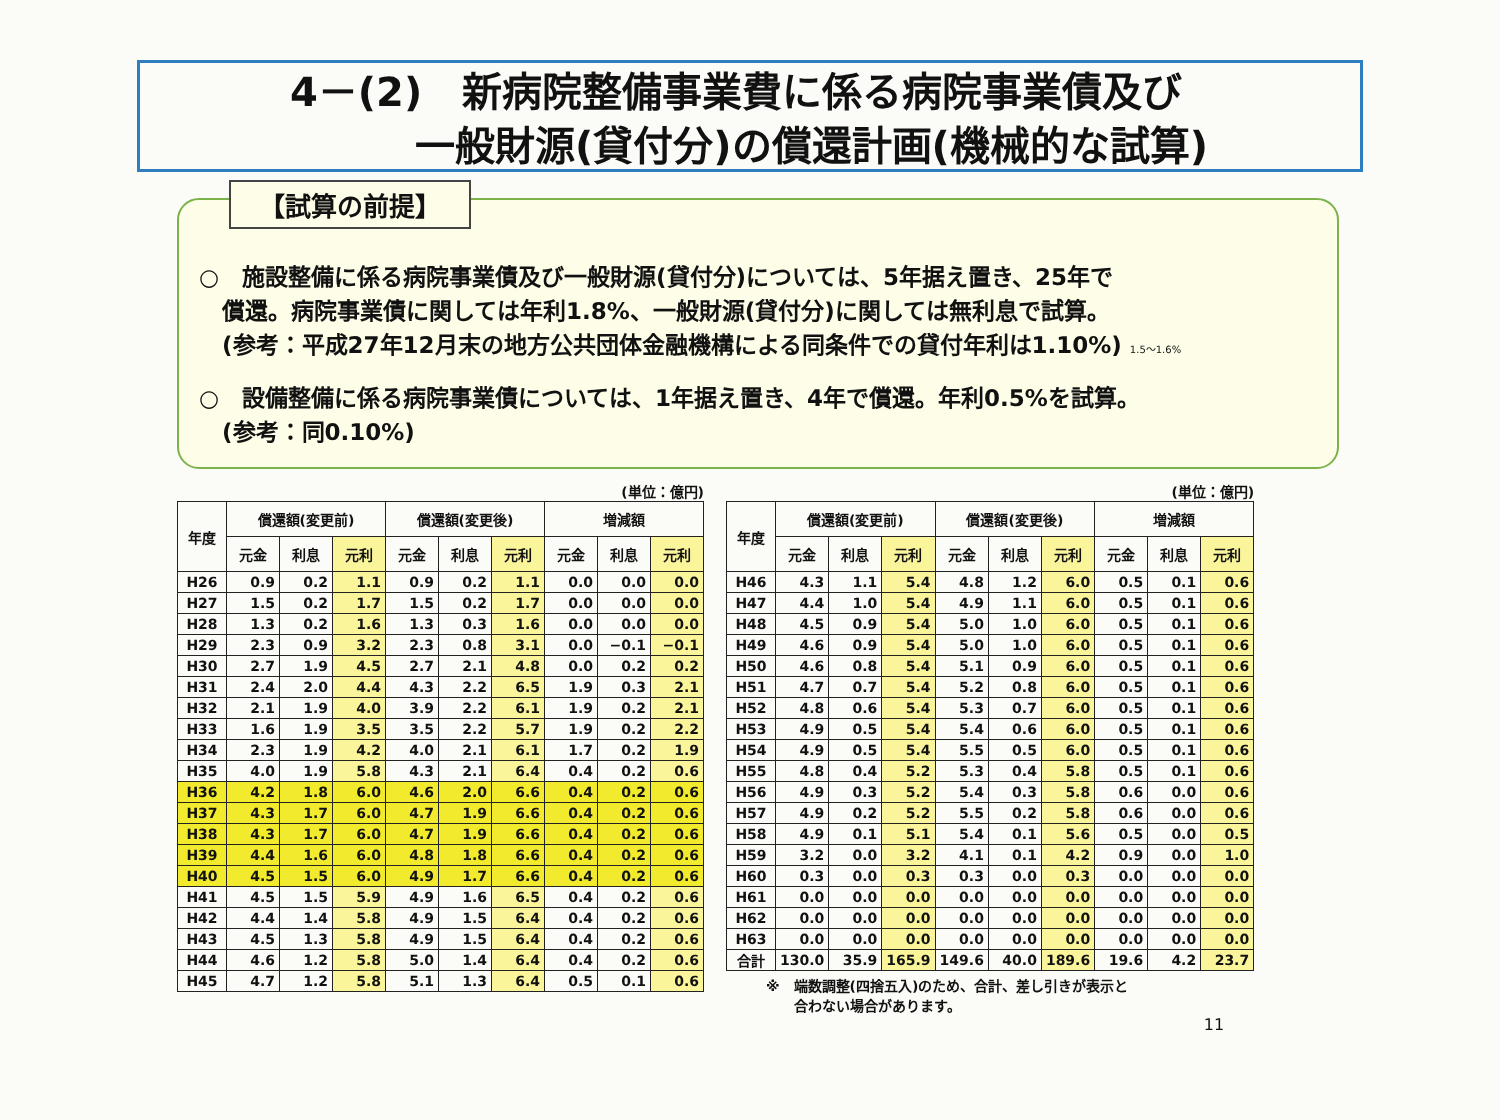4－(2)　新病院整備事業費に係る病院事業債及び
一般財源(貸付分)の償還計画(機械的な試算)
【試算の前提】
○　施設整備に係る病院事業債及び一般財源(貸付分)については、5年据え置き、25年で
　償還。病院事業債に関しては年利1.8%、一般財源(貸付分)に関しては無利息で試算。
　(参考：平成27年12月末の地方公共団体金融機構による同条件での貸付年利は1.10%) 1.5～1.6%
○　設備整備に係る病院事業債については、1年据え置き、4年で償還。年利0.5%を試算。
　(参考：同0.10%)
(単位：億円)
| 年度 | 償還額(変更前) | | | 償還額(変更後) | | | 増減額 | | |
| --- | --- | --- | --- | --- | --- | --- | --- | --- | --- |
| | 元金 | 利息 | 元利 | 元金 | 利息 | 元利 | 元金 | 利息 | 元利 |
| H26 | 0.9 | 0.2 | 1.1 | 0.9 | 0.2 | 1.1 | 0.0 | 0.0 | 0.0 |
| H27 | 1.5 | 0.2 | 1.7 | 1.5 | 0.2 | 1.7 | 0.0 | 0.0 | 0.0 |
| H28 | 1.3 | 0.2 | 1.6 | 1.3 | 0.3 | 1.6 | 0.0 | 0.0 | 0.0 |
| H29 | 2.3 | 0.9 | 3.2 | 2.3 | 0.8 | 3.1 | 0.0 | −0.1 | −0.1 |
| H30 | 2.7 | 1.9 | 4.5 | 2.7 | 2.1 | 4.8 | 0.0 | 0.2 | 0.2 |
| H31 | 2.4 | 2.0 | 4.4 | 4.3 | 2.2 | 6.5 | 1.9 | 0.3 | 2.1 |
| H32 | 2.1 | 1.9 | 4.0 | 3.9 | 2.2 | 6.1 | 1.9 | 0.2 | 2.1 |
| H33 | 1.6 | 1.9 | 3.5 | 3.5 | 2.2 | 5.7 | 1.9 | 0.2 | 2.2 |
| H34 | 2.3 | 1.9 | 4.2 | 4.0 | 2.1 | 6.1 | 1.7 | 0.2 | 1.9 |
| H35 | 4.0 | 1.9 | 5.8 | 4.3 | 2.1 | 6.4 | 0.4 | 0.2 | 0.6 |
| H36 | 4.2 | 1.8 | 6.0 | 4.6 | 2.0 | 6.6 | 0.4 | 0.2 | 0.6 |
| H37 | 4.3 | 1.7 | 6.0 | 4.7 | 1.9 | 6.6 | 0.4 | 0.2 | 0.6 |
| H38 | 4.3 | 1.7 | 6.0 | 4.7 | 1.9 | 6.6 | 0.4 | 0.2 | 0.6 |
| H39 | 4.4 | 1.6 | 6.0 | 4.8 | 1.8 | 6.6 | 0.4 | 0.2 | 0.6 |
| H40 | 4.5 | 1.5 | 6.0 | 4.9 | 1.7 | 6.6 | 0.4 | 0.2 | 0.6 |
| H41 | 4.5 | 1.5 | 5.9 | 4.9 | 1.6 | 6.5 | 0.4 | 0.2 | 0.6 |
| H42 | 4.4 | 1.4 | 5.8 | 4.9 | 1.5 | 6.4 | 0.4 | 0.2 | 0.6 |
| H43 | 4.5 | 1.3 | 5.8 | 4.9 | 1.5 | 6.4 | 0.4 | 0.2 | 0.6 |
| H44 | 4.6 | 1.2 | 5.8 | 5.0 | 1.4 | 6.4 | 0.4 | 0.2 | 0.6 |
| H45 | 4.7 | 1.2 | 5.8 | 5.1 | 1.3 | 6.4 | 0.5 | 0.1 | 0.6 |
(単位：億円)
| 年度 | 償還額(変更前) | | | 償還額(変更後) | | | 増減額 | | |
| --- | --- | --- | --- | --- | --- | --- | --- | --- | --- |
| | 元金 | 利息 | 元利 | 元金 | 利息 | 元利 | 元金 | 利息 | 元利 |
| H46 | 4.3 | 1.1 | 5.4 | 4.8 | 1.2 | 6.0 | 0.5 | 0.1 | 0.6 |
| H47 | 4.4 | 1.0 | 5.4 | 4.9 | 1.1 | 6.0 | 0.5 | 0.1 | 0.6 |
| H48 | 4.5 | 0.9 | 5.4 | 5.0 | 1.0 | 6.0 | 0.5 | 0.1 | 0.6 |
| H49 | 4.6 | 0.9 | 5.4 | 5.0 | 1.0 | 6.0 | 0.5 | 0.1 | 0.6 |
| H50 | 4.6 | 0.8 | 5.4 | 5.1 | 0.9 | 6.0 | 0.5 | 0.1 | 0.6 |
| H51 | 4.7 | 0.7 | 5.4 | 5.2 | 0.8 | 6.0 | 0.5 | 0.1 | 0.6 |
| H52 | 4.8 | 0.6 | 5.4 | 5.3 | 0.7 | 6.0 | 0.5 | 0.1 | 0.6 |
| H53 | 4.9 | 0.5 | 5.4 | 5.4 | 0.6 | 6.0 | 0.5 | 0.1 | 0.6 |
| H54 | 4.9 | 0.5 | 5.4 | 5.5 | 0.5 | 6.0 | 0.5 | 0.1 | 0.6 |
| H55 | 4.8 | 0.4 | 5.2 | 5.3 | 0.4 | 5.8 | 0.5 | 0.1 | 0.6 |
| H56 | 4.9 | 0.3 | 5.2 | 5.4 | 0.3 | 5.8 | 0.6 | 0.0 | 0.6 |
| H57 | 4.9 | 0.2 | 5.2 | 5.5 | 0.2 | 5.8 | 0.6 | 0.0 | 0.6 |
| H58 | 4.9 | 0.1 | 5.1 | 5.4 | 0.1 | 5.6 | 0.5 | 0.0 | 0.5 |
| H59 | 3.2 | 0.0 | 3.2 | 4.1 | 0.1 | 4.2 | 0.9 | 0.0 | 1.0 |
| H60 | 0.3 | 0.0 | 0.3 | 0.3 | 0.0 | 0.3 | 0.0 | 0.0 | 0.0 |
| H61 | 0.0 | 0.0 | 0.0 | 0.0 | 0.0 | 0.0 | 0.0 | 0.0 | 0.0 |
| H62 | 0.0 | 0.0 | 0.0 | 0.0 | 0.0 | 0.0 | 0.0 | 0.0 | 0.0 |
| H63 | 0.0 | 0.0 | 0.0 | 0.0 | 0.0 | 0.0 | 0.0 | 0.0 | 0.0 |
| 合計 | 130.0 | 35.9 | 165.9 | 149.6 | 40.0 | 189.6 | 19.6 | 4.2 | 23.7 |
※　端数調整(四捨五入)のため、合計、差し引きが表示と
　　合わない場合があります。
11